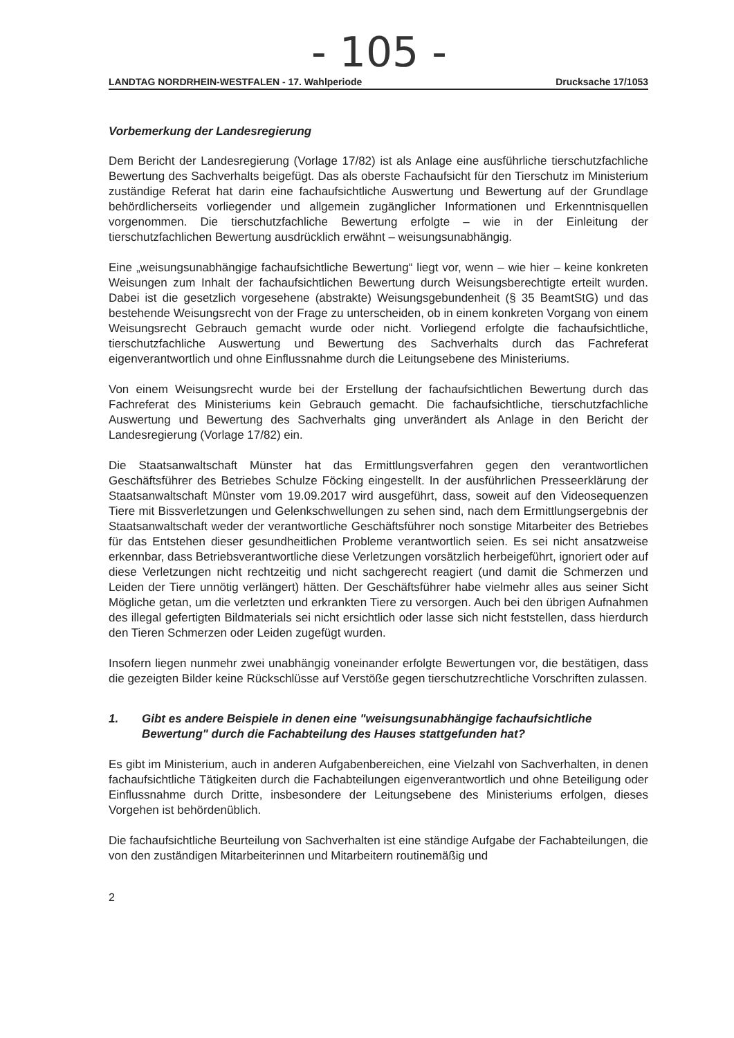- 105 -
LANDTAG NORDRHEIN-WESTFALEN - 17. Wahlperiode Drucksache 17/1053
Vorbemerkung der Landesregierung
Dem Bericht der Landesregierung (Vorlage 17/82) ist als Anlage eine ausführliche tierschutzfachliche Bewertung des Sachverhalts beigefügt. Das als oberste Fachaufsicht für den Tierschutz im Ministerium zuständige Referat hat darin eine fachaufsichtliche Auswertung und Bewertung auf der Grundlage behördlicherseits vorliegender und allgemein zugänglicher Informationen und Erkenntnisquellen vorgenommen. Die tierschutzfachliche Bewertung erfolgte – wie in der Einleitung der tierschutzfachlichen Bewertung ausdrücklich erwähnt – weisungsunabhängig.
Eine „weisungsunabhängige fachaufsichtliche Bewertung“ liegt vor, wenn – wie hier – keine konkreten Weisungen zum Inhalt der fachaufsichtlichen Bewertung durch Weisungsberechtigte erteilt wurden. Dabei ist die gesetzlich vorgesehene (abstrakte) Weisungsgebundenheit (§ 35 BeamtStG) und das bestehende Weisungsrecht von der Frage zu unterscheiden, ob in einem konkreten Vorgang von einem Weisungsrecht Gebrauch gemacht wurde oder nicht. Vorliegend erfolgte die fachaufsichtliche, tierschutzfachliche Auswertung und Bewertung des Sachverhalts durch das Fachreferat eigenverantwortlich und ohne Einflussnahme durch die Leitungsebene des Ministeriums.
Von einem Weisungsrecht wurde bei der Erstellung der fachaufsichtlichen Bewertung durch das Fachreferat des Ministeriums kein Gebrauch gemacht. Die fachaufsichtliche, tierschutzfachliche Auswertung und Bewertung des Sachverhalts ging unverändert als Anlage in den Bericht der Landesregierung (Vorlage 17/82) ein.
Die Staatsanwaltschaft Münster hat das Ermittlungsverfahren gegen den verantwortlichen Geschäftsführer des Betriebes Schulze Föcking eingestellt. In der ausführlichen Presseerklärung der Staatsanwaltschaft Münster vom 19.09.2017 wird ausgeführt, dass, soweit auf den Videosequenzen Tiere mit Bissverletzungen und Gelenkschwellungen zu sehen sind, nach dem Ermittlungsergebnis der Staatsanwaltschaft weder der verantwortliche Geschäftsführer noch sonstige Mitarbeiter des Betriebes für das Entstehen dieser gesundheitlichen Probleme verantwortlich seien. Es sei nicht ansatzweise erkennbar, dass Betriebsverantwortliche diese Verletzungen vorsätzlich herbeigeführt, ignoriert oder auf diese Verletzungen nicht rechtzeitig und nicht sachgerecht reagiert (und damit die Schmerzen und Leiden der Tiere unnötig verlängert) hätten. Der Geschäftsführer habe vielmehr alles aus seiner Sicht Mögliche getan, um die verletzten und erkrankten Tiere zu versorgen. Auch bei den übrigen Aufnahmen des illegal gefertigten Bildmaterials sei nicht ersichtlich oder lasse sich nicht feststellen, dass hierdurch den Tieren Schmerzen oder Leiden zugefügt wurden.
Insofern liegen nunmehr zwei unabhängig voneinander erfolgte Bewertungen vor, die bestätigen, dass die gezeigten Bilder keine Rückschlüsse auf Verstöße gegen tierschutzrechtliche Vorschriften zulassen.
1. Gibt es andere Beispiele in denen eine "weisungsunabhängige fachaufsichtliche Bewertung" durch die Fachabteilung des Hauses stattgefunden hat?
Es gibt im Ministerium, auch in anderen Aufgabenbereichen, eine Vielzahl von Sachverhalten, in denen fachaufsichtliche Tätigkeiten durch die Fachabteilungen eigenverantwortlich und ohne Beteiligung oder Einflussnahme durch Dritte, insbesondere der Leitungsebene des Ministeriums erfolgen, dieses Vorgehen ist behördenüblich.
Die fachaufsichtliche Beurteilung von Sachverhalten ist eine ständige Aufgabe der Fachabteilungen, die von den zuständigen Mitarbeiterinnen und Mitarbeitern routinemäßig und
2